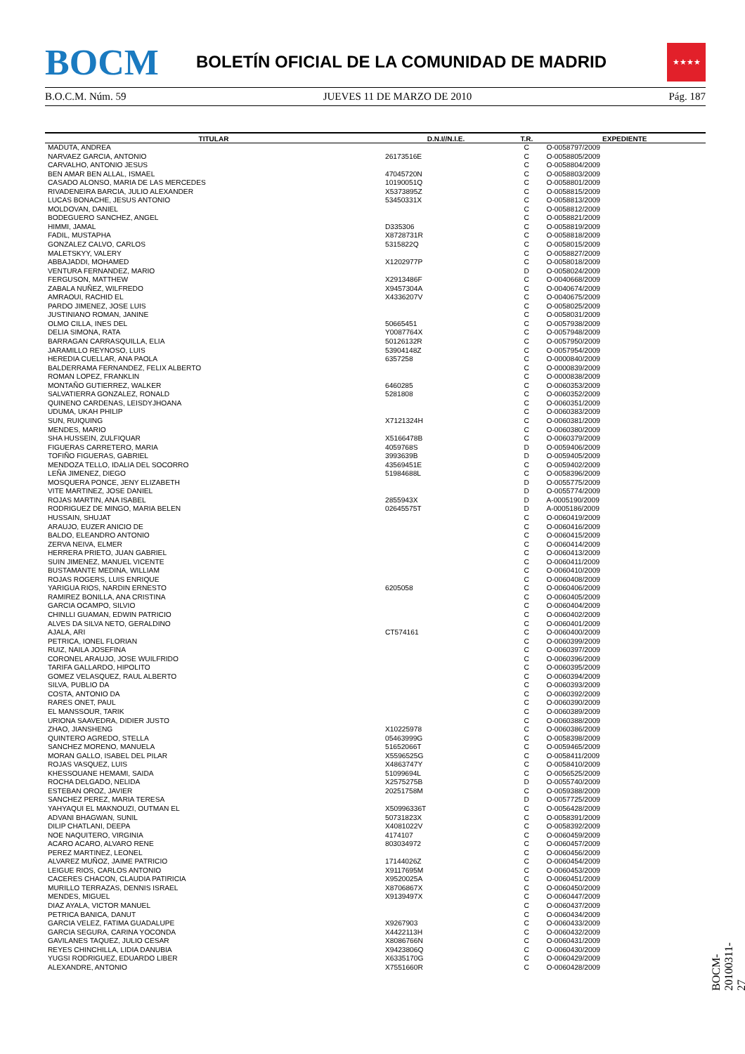BOCM
BOLETÍN OFICIAL DE LA COMUNIDAD DE MADRID
★★★★
B.O.C.M. Núm. 59 JUEVES 11 DE MARZO DE 2010 Pág. 187
| TITULAR | D.N.I//N.I.E. | T.R. | EXPEDIENTE |
| --- | --- | --- | --- |
| MADUTA, ANDREA | | C | O-0058797/2009 |
| NARVAEZ GARCIA, ANTONIO | 26173516E | C | O-0058805/2009 |
| CARVALHO, ANTONIO JESUS | | C | O-0058804/2009 |
| BEN AMAR BEN ALLAL, ISMAEL | 47045720N | C | O-0058803/2009 |
| CASADO ALONSO, MARIA DE LAS MERCEDES | 10190051Q | C | O-0058801/2009 |
| RIVADENEIRA BARCIA, JULIO ALEXANDER | X5373895Z | C | O-0058815/2009 |
| LUCAS BONACHE, JESUS ANTONIO | 53450331X | C | O-0058813/2009 |
| MOLDOVAN, DANIEL | | C | O-0058812/2009 |
| BODEGUERO SANCHEZ, ANGEL | | C | O-0058821/2009 |
| HIMMI, JAMAL | D335306 | C | O-0058819/2009 |
| FADIL, MUSTAPHA | X8728731R | C | O-0058818/2009 |
| GONZALEZ CALVO, CARLOS | 5315822Q | C | O-0058015/2009 |
| MALETSKYY, VALERY | | C | O-0058827/2009 |
| ABBAJADDI, MOHAMED | X1202977P | C | O-0058018/2009 |
| VENTURA FERNANDEZ, MARIO | | D | O-0058024/2009 |
| FERGUSON, MATTHEW | X2913486F | C | O-0040668/2009 |
| ZABALA NUÑEZ, WILFREDO | X9457304A | C | O-0040674/2009 |
| AMRAOUI, RACHID EL | X4336207V | C | O-0040675/2009 |
| PARDO JIMENEZ, JOSE LUIS | | C | O-0058025/2009 |
| JUSTINIANO ROMAN, JANINE | | C | O-0058031/2009 |
| OLMO CILLA, INES DEL | 50665451 | C | O-0057938/2009 |
| DELIA SIMONA, RATA | Y0087764X | C | O-0057948/2009 |
| BARRAGAN CARRASQUILLA, ELIA | 50126132R | C | O-0057950/2009 |
| JARAMILLO REYNOSO, LUIS | 53904148Z | C | O-0057954/2009 |
| HEREDIA CUELLAR, ANA PAOLA | 6357258 | C | O-0000840/2009 |
| BALDERRAMA FERNANDEZ, FELIX ALBERTO | | C | O-0000839/2009 |
| ROMAN LOPEZ, FRANKLIN | | C | O-0000838/2009 |
| MONTAÑO GUTIERREZ, WALKER | 6460285 | C | O-0060353/2009 |
| SALVATIERRA GONZALEZ, RONALD | 5281808 | C | O-0060352/2009 |
| QUINENO CARDENAS, LEISDYJHOANA | | C | O-0060351/2009 |
| UDUMA, UKAH PHILIP | | C | O-0060383/2009 |
| SUN, RUIQUING | X7121324H | C | O-0060381/2009 |
| MENDES, MARIO | | C | O-0060380/2009 |
| SHA HUSSEIN, ZULFIQUAR | X5166478B | C | O-0060379/2009 |
| FIGUERAS CARRETERO, MARIA | 4059768S | D | O-0059406/2009 |
| TOFIÑO FIGUERAS, GABRIEL | 3993639B | D | O-0059405/2009 |
| MENDOZA TELLO, IDALIA DEL SOCORRO | 43569451E | C | O-0059402/2009 |
| LEÑA JIMENEZ, DIEGO | 51984688L | C | O-0058396/2009 |
| MOSQUERA PONCE, JENY ELIZABETH | | D | O-0055775/2009 |
| VITE MARTINEZ, JOSE DANIEL | | D | O-0055774/2009 |
| ROJAS MARTIN, ANA ISABEL | 2855943X | D | A-0005190/2009 |
| RODRIGUEZ DE MINGO, MARIA BELEN | 02645575T | D | A-0005186/2009 |
| HUSSAIN, SHUJAT | | C | O-0060419/2009 |
| ARAUJO, EUZER ANICIO DE | | C | O-0060416/2009 |
| BALDO, ELEANDRO ANTONIO | | C | O-0060415/2009 |
| ZERVA NEIVA, ELMER | | C | O-0060414/2009 |
| HERRERA PRIETO, JUAN GABRIEL | | C | O-0060413/2009 |
| SUIN JIMENEZ, MANUEL VICENTE | | C | O-0060411/2009 |
| BUSTAMANTE MEDINA, WILLIAM | | C | O-0060410/2009 |
| ROJAS ROGERS, LUIS ENRIQUE | | C | O-0060408/2009 |
| YARIGUA RIOS, NARDIN ERNESTO | 6205058 | C | O-0060406/2009 |
| RAMIREZ BONILLA, ANA CRISTINA | | C | O-0060405/2009 |
| GARCIA OCAMPO, SILVIO | | C | O-0060404/2009 |
| CHINLLI GUAMAN, EDWIN PATRICIO | | C | O-0060402/2009 |
| ALVES DA SILVA NETO, GERALDINO | | C | O-0060401/2009 |
| AJALA, ARI | CT574161 | C | O-0060400/2009 |
| PETRICA, IONEL FLORIAN | | C | O-0060399/2009 |
| RUIZ, NAILA JOSEFINA | | C | O-0060397/2009 |
| CORONEL ARAUJO, JOSE WUILFRIDO | | C | O-0060396/2009 |
| TARIFA GALLARDO, HIPOLITO | | C | O-0060395/2009 |
| GOMEZ VELASQUEZ, RAUL ALBERTO | | C | O-0060394/2009 |
| SILVA, PUBLIO DA | | C | O-0060393/2009 |
| COSTA, ANTONIO DA | | C | O-0060392/2009 |
| RARES ONET, PAUL | | C | O-0060390/2009 |
| EL MANSSOUR, TARIK | | C | O-0060389/2009 |
| URIONA SAAVEDRA, DIDIER JUSTO | | C | O-0060388/2009 |
| ZHAO, JIANSHENG | X10225978 | C | O-0060386/2009 |
| QUINTERO AGREDO, STELLA | 05463999G | C | O-0058398/2009 |
| SANCHEZ MORENO, MANUELA | 51652066T | C | O-0059465/2009 |
| MORAN GALLO, ISABEL DEL PILAR | X5596525G | C | O-0058411/2009 |
| ROJAS VASQUEZ, LUIS | X4863747Y | C | O-0058410/2009 |
| KHESSOUANE HEMAMI, SAIDA | 51099694L | C | O-0056525/2009 |
| ROCHA DELGADO, NELIDA | X2575275B | D | O-0055740/2009 |
| ESTEBAN OROZ, JAVIER | 20251758M | C | O-0059388/2009 |
| SANCHEZ PEREZ, MARIA TERESA | | D | O-0057725/2009 |
| YAHYAQUI EL MAKNOUZI, OUTMAN EL | X50996336T | C | O-0056428/2009 |
| ADVANI BHAGWAN, SUNIL | 50731823X | C | O-0058391/2009 |
| DILIP CHATLANI, DEEPA | X4081022V | C | O-0058392/2009 |
| NOE NAQUITERO, VIRGINIA | 4174107 | C | O-0060459/2009 |
| ACARO ACARO, ALVARO RENE | 803034972 | C | O-0060457/2009 |
| PEREZ MARTINEZ, LEONEL | | C | O-0060456/2009 |
| ALVAREZ MUÑOZ, JAIME PATRICIO | 17144026Z | C | O-0060454/2009 |
| LEIGUE RIOS, CARLOS ANTONIO | X9117695M | C | O-0060453/2009 |
| CACERES CHACON, CLAUDIA PATIRICIA | X9520025A | C | O-0060451/2009 |
| MURILLO TERRAZAS, DENNIS ISRAEL | X8706867X | C | O-0060450/2009 |
| MENDES, MIGUEL | X9139497X | C | O-0060447/2009 |
| DIAZ AYALA, VICTOR MANUEL | | C | O-0060437/2009 |
| PETRICA BANICA, DANUT | | C | O-0060434/2009 |
| GARCIA VELEZ, FATIMA GUADALUPE | X9267903 | C | O-0060433/2009 |
| GARCIA SEGURA, CARINA YOCONDA | X4422113H | C | O-0060432/2009 |
| GAVILANES TAQUEZ, JULIO CESAR | X8086766N | C | O-0060431/2009 |
| REYES CHINCHILLA, LIDIA DANUBIA | X9423806Q | C | O-0060430/2009 |
| YUGSI RODRIGUEZ, EDUARDO LIBER | X6335170G | C | O-0060429/2009 |
| ALEXANDRE, ANTONIO | X7551660R | C | O-0060428/2009 |
BOCM-20100311-27